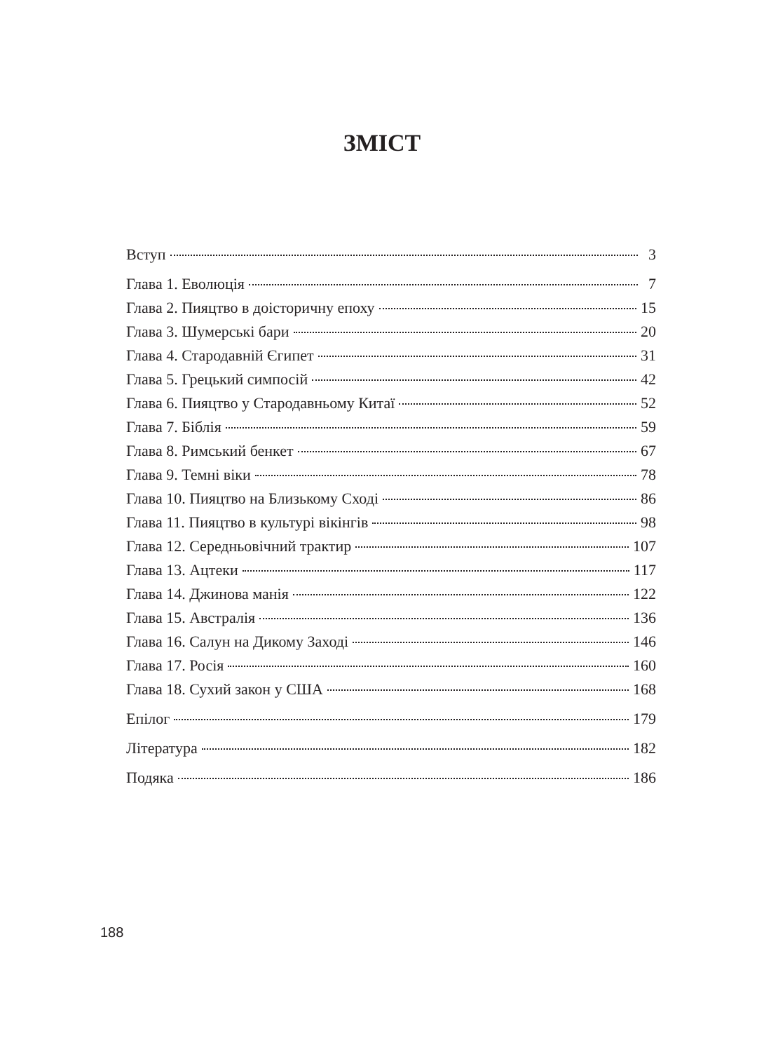ЗМІСТ
Вступ 3
Глава 1. Еволюція 7
Глава 2. Пияцтво в доісторичну епоху 15
Глава 3. Шумерські бари 20
Глава 4. Стародавній Єгипет 31
Глава 5. Грецький симпосій 42
Глава 6. Пияцтво у Стародавньому Китаї 52
Глава 7. Біблія 59
Глава 8. Римський бенкет 67
Глава 9. Темні віки 78
Глава 10. Пияцтво на Близькому Сході 86
Глава 11. Пияцтво в культурі вікінгів 98
Глава 12. Середньовічний трактир 107
Глава 13. Ацтеки 117
Глава 14. Джинова манія 122
Глава 15. Австралія 136
Глава 16. Салун на Дикому Заході 146
Глава 17. Росія 160
Глава 18. Сухий закон у США 168
Епілог 179
Література 182
Подяка 186
188